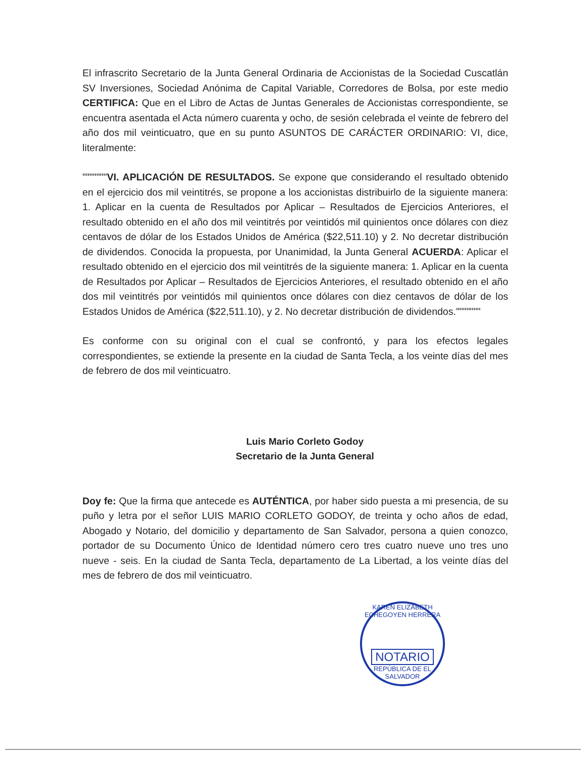El infrascrito Secretario de la Junta General Ordinaria de Accionistas de la Sociedad Cuscatlán SV Inversiones, Sociedad Anónima de Capital Variable, Corredores de Bolsa, por este medio CERTIFICA: Que en el Libro de Actas de Juntas Generales de Accionistas correspondiente, se encuentra asentada el Acta número cuarenta y ocho, de sesión celebrada el veinte de febrero del año dos mil veinticuatro, que en su punto ASUNTOS DE CARÁCTER ORDINARIO: VI, dice, literalmente:
"""""""VI. APLICACIÓN DE RESULTADOS. Se expone que considerando el resultado obtenido en el ejercicio dos mil veintitrés, se propone a los accionistas distribuirlo de la siguiente manera: 1. Aplicar en la cuenta de Resultados por Aplicar – Resultados de Ejercicios Anteriores, el resultado obtenido en el año dos mil veintitrés por veintidós mil quinientos once dólares con diez centavos de dólar de los Estados Unidos de América ($22,511.10) y 2. No decretar distribución de dividendos. Conocida la propuesta, por Unanimidad, la Junta General ACUERDA: Aplicar el resultado obtenido en el ejercicio dos mil veintitrés de la siguiente manera: 1. Aplicar en la cuenta de Resultados por Aplicar – Resultados de Ejercicios Anteriores, el resultado obtenido en el año dos mil veintitrés por veintidós mil quinientos once dólares con diez centavos de dólar de los Estados Unidos de América ($22,511.10), y 2. No decretar distribución de dividendos."""""""
Es conforme con su original con el cual se confrontó, y para los efectos legales correspondientes, se extiende la presente en la ciudad de Santa Tecla, a los veinte días del mes de febrero de dos mil veinticuatro.
Luis Mario Corleto Godoy
Secretario de la Junta General
Doy fe: Que la firma que antecede es AUTÉNTICA, por haber sido puesta a mi presencia, de su puño y letra por el señor LUIS MARIO CORLETO GODOY, de treinta y ocho años de edad, Abogado y Notario, del domicilio y departamento de San Salvador, persona a quien conozco, portador de su Documento Único de Identidad número cero tres cuatro nueve uno tres uno nueve - seis. En la ciudad de Santa Tecla, departamento de La Libertad, a los veinte días del mes de febrero de dos mil veinticuatro.
KAREN ELIZABETH ECHEGOYEN HERRERA
NOTARIO
REPÚBLICA DE EL SALVADOR